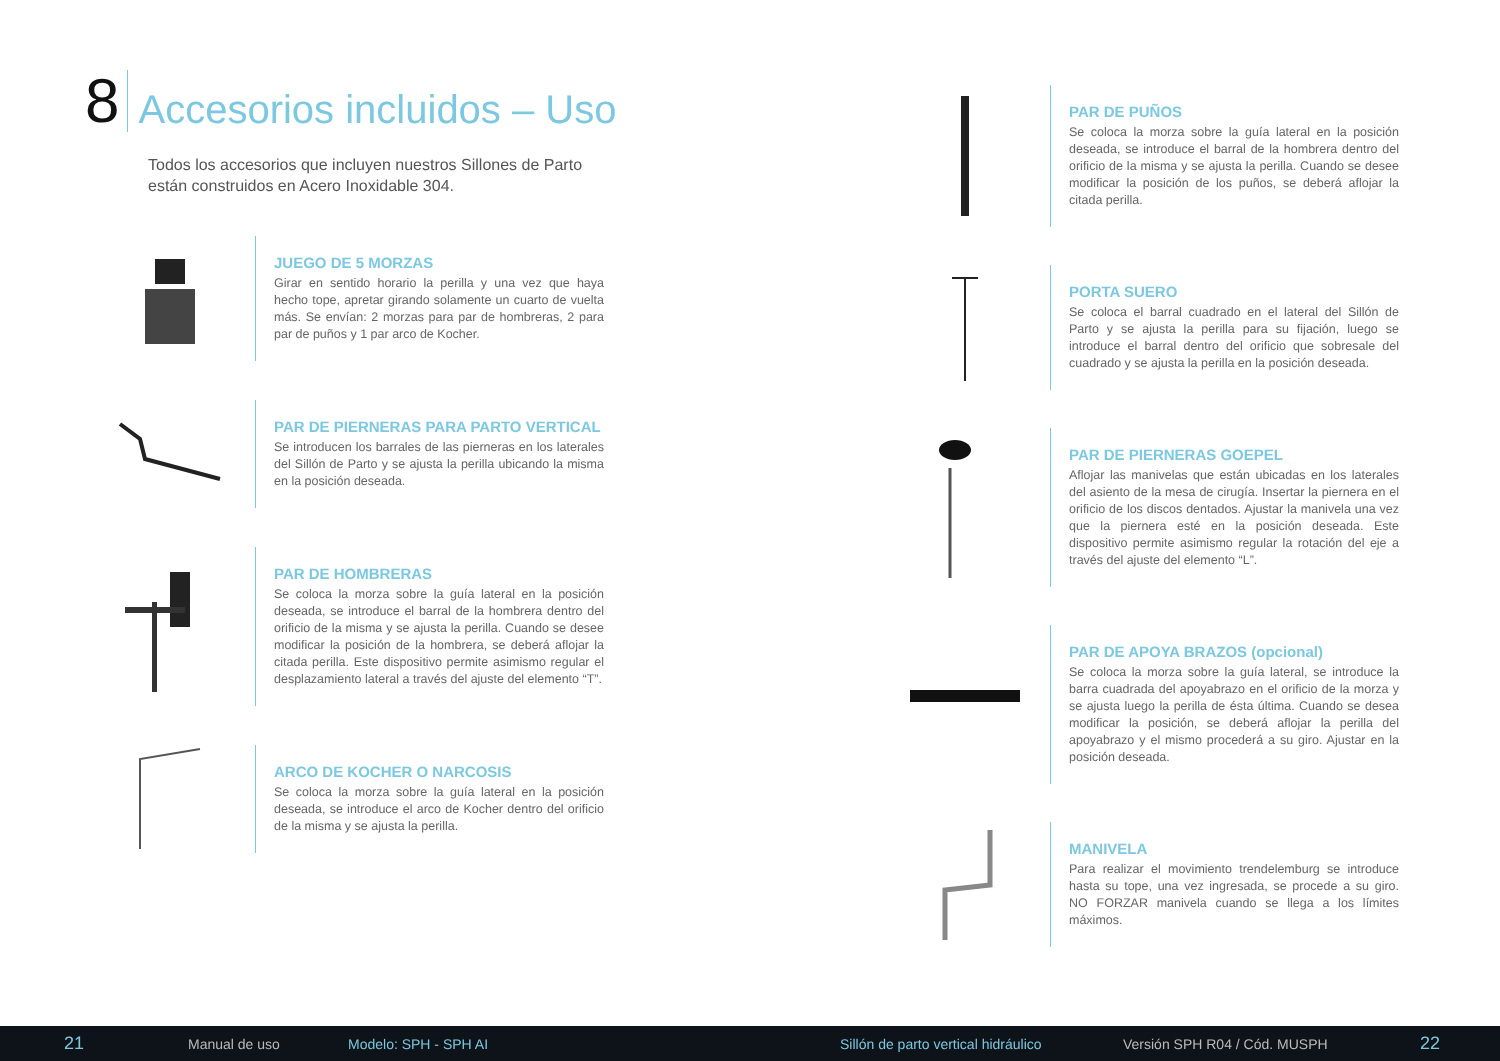8 Accesorios incluidos – Uso
Todos los accesorios que incluyen nuestros Sillones de Parto están construidos en Acero Inoxidable 304.
JUEGO DE 5 MORZAS
Girar en sentido horario la perilla y una vez que haya hecho tope, apretar girando solamente un cuarto de vuelta más. Se envían: 2 morzas para par de hombreras, 2 para par de puños y 1 par arco de Kocher.
PAR DE PIERNERAS PARA PARTO VERTICAL
Se introducen los barrales de las pierneras en los laterales del Sillón de Parto y se ajusta la perilla ubicando la misma en la posición deseada.
PAR DE HOMBRERAS
Se coloca la morza sobre la guía lateral en la posición deseada, se introduce el barral de la hombrera dentro del orificio de la misma y se ajusta la perilla. Cuando se desee modificar la posición de la hombrera, se deberá aflojar la citada perilla. Este dispositivo permite asimismo regular el desplazamiento lateral a través del ajuste del elemento “T”.
ARCO DE KOCHER O NARCOSIS
Se coloca la morza sobre la guía lateral en la posición deseada, se introduce el arco de Kocher dentro del orificio de la misma y se ajusta la perilla.
PAR DE PUÑOS
Se coloca la morza sobre la guía lateral en la posición deseada, se introduce el barral de la hombrera dentro del orificio de la misma y se ajusta la perilla. Cuando se desee modificar la posición de los puños, se deberá aflojar la citada perilla.
PORTA SUERO
Se coloca el barral cuadrado en el lateral del Sillón de Parto y se ajusta la perilla para su fijación, luego se introduce el barral dentro del orificio que sobresale del cuadrado y se ajusta la perilla en la posición deseada.
PAR DE PIERNERAS GOEPEL
Aflojar las manivelas que están ubicadas en los laterales del asiento de la mesa de cirugía. Insertar la piernera en el orificio de los discos dentados. Ajustar la manivela una vez que la piernera esté en la posición deseada. Este dispositivo permite asimismo regular la rotación del eje a través del ajuste del elemento “L”.
PAR DE APOYA BRAZOS (opcional)
Se coloca la morza sobre la guía lateral, se introduce la barra cuadrada del apoyabrazo en el orificio de la morza y se ajusta luego la perilla de ésta última. Cuando se desea modificar la posición, se deberá aflojar la perilla del apoyabrazo y el mismo procederá a su giro. Ajustar en la posición deseada.
MANIVELA
Para realizar el movimiento trendelemburg se introduce hasta su tope, una vez ingresada, se procede a su giro. NO FORZAR manivela cuando se llega a los límites máximos.
21 Manual de uso Modelo: SPH - SPH AI Sillón de parto vertical hidráulico Versión SPH R04 / Cód. MUSPH 22